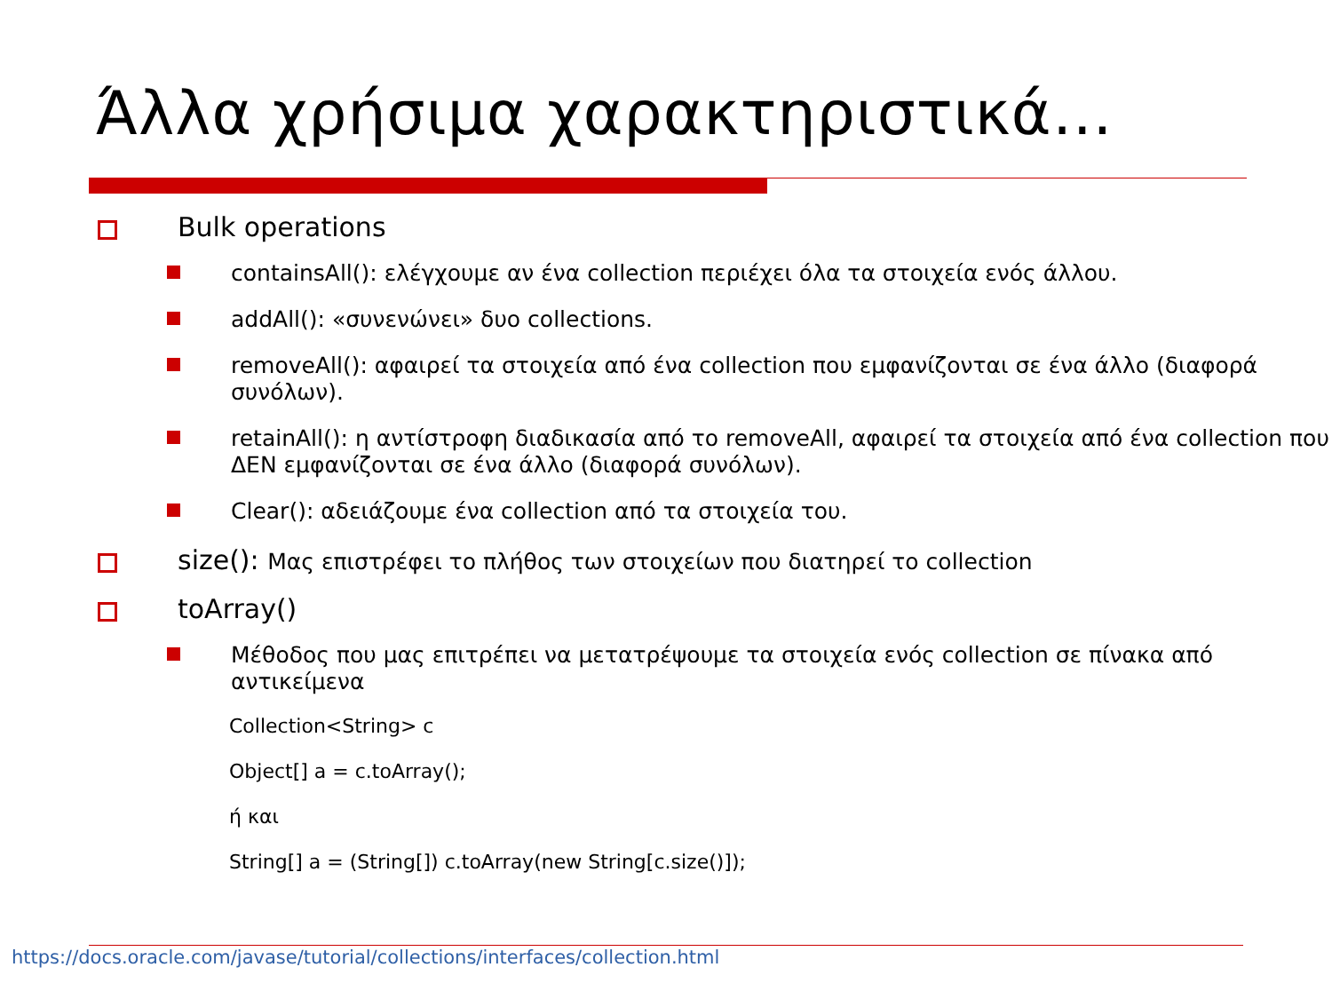Άλλα χρήσιμα χαρακτηριστικά…
Bulk operations
containsAll(): ελέγχουμε αν ένα collection περιέχει όλα τα στοιχεία ενός άλλου.
addAll(): «συνενώνει» δυο collections.
removeAll(): αφαιρεί τα στοιχεία από ένα collection που εμφανίζονται σε ένα άλλο (διαφορά συνόλων).
retainAll(): η αντίστροφη διαδικασία από το removeAll, αφαιρεί τα στοιχεία από ένα collection που ΔΕΝ εμφανίζονται σε ένα άλλο (διαφορά συνόλων).
Clear(): αδειάζουμε ένα collection από τα στοιχεία του.
size(): Μας επιστρέφει το πλήθος των στοιχείων που διατηρεί το collection
toArray()
Μέθοδος που μας επιτρέπει να μετατρέψουμε τα στοιχεία ενός collection σε πίνακα από αντικείμενα
Collection<String> c
Object[] a = c.toArray();
ή και
String[] a = (String[]) c.toArray(new String[c.size()]);
https://docs.oracle.com/javase/tutorial/collections/interfaces/collection.html